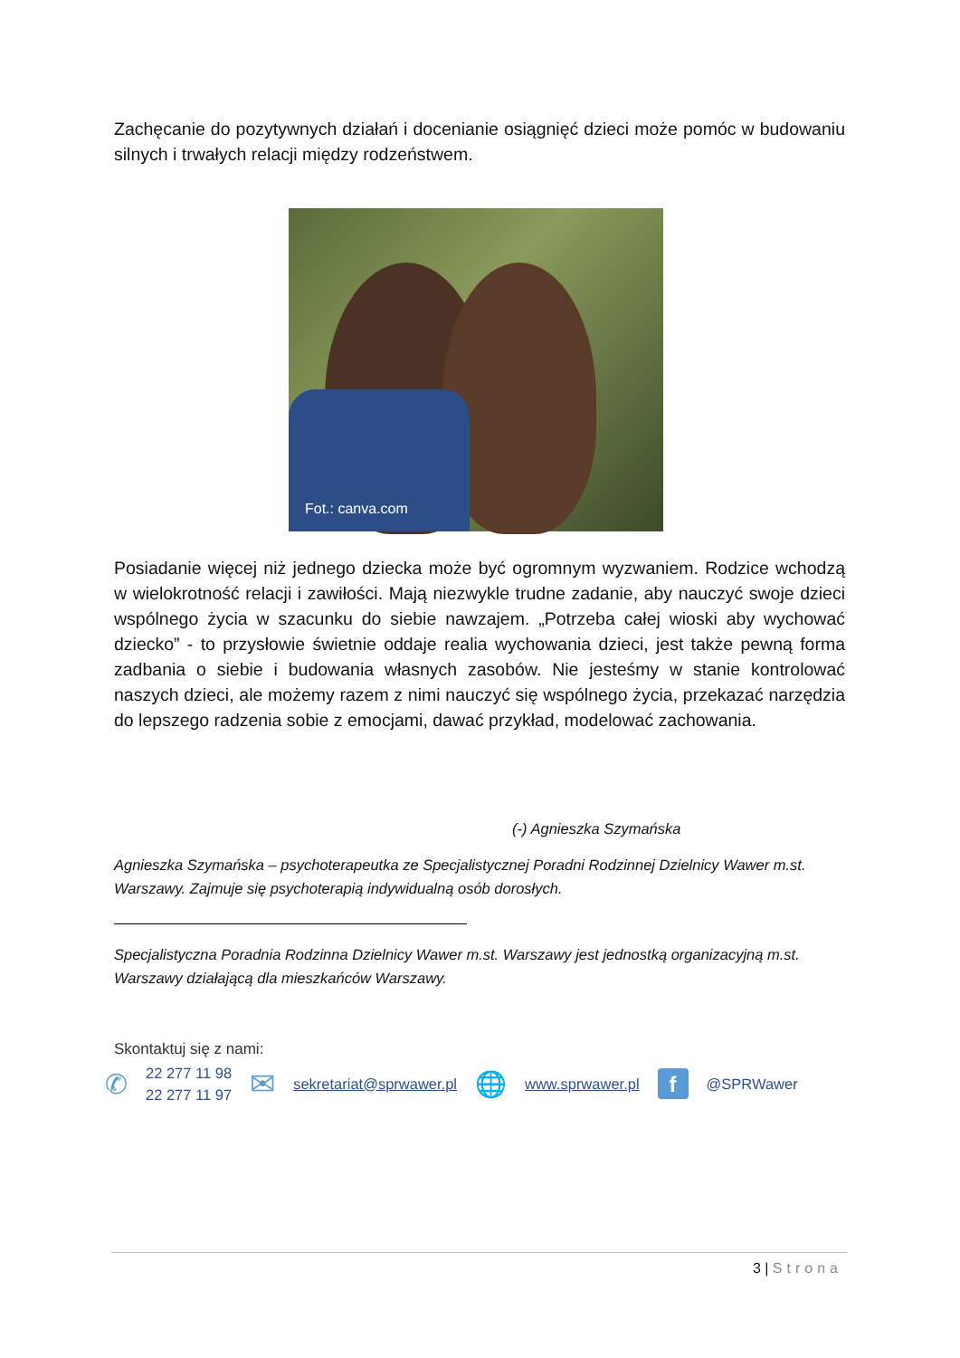Zachęcanie do pozytywnych działań i docenianie osiągnięć dzieci może pomóc w budowaniu silnych i trwałych relacji między rodzeństwem.
Fot.: canva.com
Posiadanie więcej niż jednego dziecka może być ogromnym wyzwaniem. Rodzice wchodzą w wielokrotność relacji i zawiłości. Mają niezwykle trudne zadanie, aby nauczyć swoje dzieci wspólnego życia w szacunku do siebie nawzajem. „Potrzeba całej wioski aby wychować dziecko” - to przysłowie świetnie oddaje realia wychowania dzieci, jest także pewną forma zadbania o siebie i budowania własnych zasobów. Nie jesteśmy w stanie kontrolować naszych dzieci, ale możemy razem z nimi nauczyć się wspólnego życia, przekazać narzędzia do lepszego radzenia sobie z emocjami, dawać przykład, modelować zachowania.
(-) Agnieszka Szymańska
Agnieszka Szymańska – psychoterapeutka ze Specjalistycznej Poradni Rodzinnej Dzielnicy Wawer m.st. Warszawy. Zajmuje się psychoterapią indywidualną osób dorosłych.
Specjalistyczna Poradnia Rodzinna Dzielnicy Wawer m.st. Warszawy jest jednostką organizacyjną m.st. Warszawy działającą dla mieszkańców Warszawy.
Skontaktuj się z nami:
✆ 22 277 11 98
22 277 11 97 ✉ sekretariat@sprwawer.pl 🌐 www.sprwawer.pl f @SPRWawer
3 | Strona